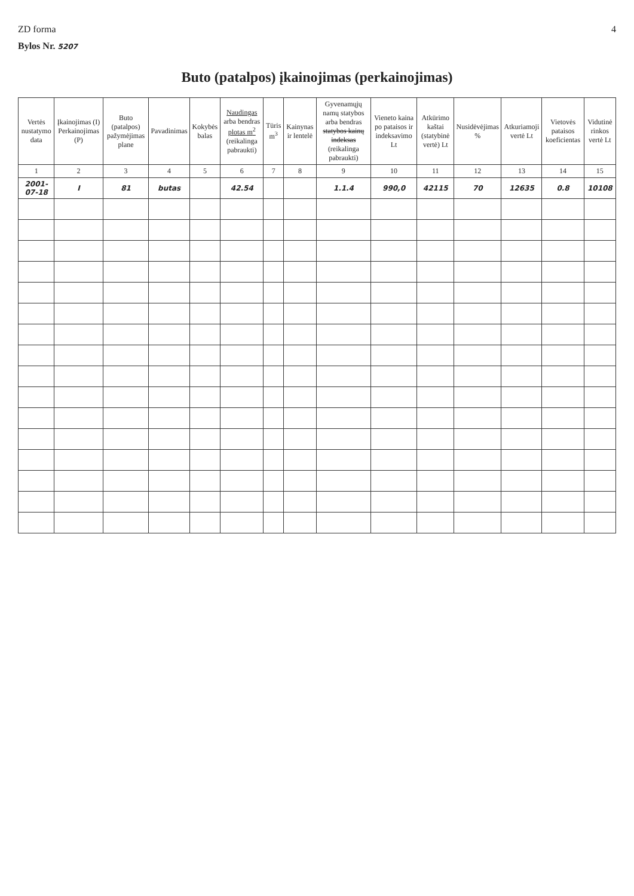ZD forma 4
Bylos Nr. 5207
Buto (patalpos) įkainojimas (perkainojimas)
| Vertės nustatymo data | Įkainojimas (I) Perkainojimas (P) | Buto (patalpos) pažymėjimas plane | Pavadinimas | Kokybės balas | Naudingas arba bendras plotas m<sup>2</sup> (reikalinga pabraukti) | Tūris m<sup>3</sup> | Kainynas ir lentelė | Gyvenamųjų namų statybos arba bendras statybos kainų indeksas (reikalinga pabraukti) | Vieneto kaina po pataisos ir indeksavimo Lt | Atkūrimo kaštai (statybinė vertė) Lt | Nusidėvėjimas % | Atkuriamoji vertė Lt | Vietovės pataisos koeficientas | Vidutinė rinkos vertė Lt |
| --- | --- | --- | --- | --- | --- | --- | --- | --- | --- | --- | --- | --- | --- | --- |
| 1 | 2 | 3 | 4 | 5 | 6 | 7 | 8 | 9 | 10 | 11 | 12 | 13 | 14 | 15 |
| 2001-07-18 | I | 81 | butas | | 42.54 | | | 1.1.4 | 990,0 | 42115 | 70 | 12635 | 0.8 | 10108 |